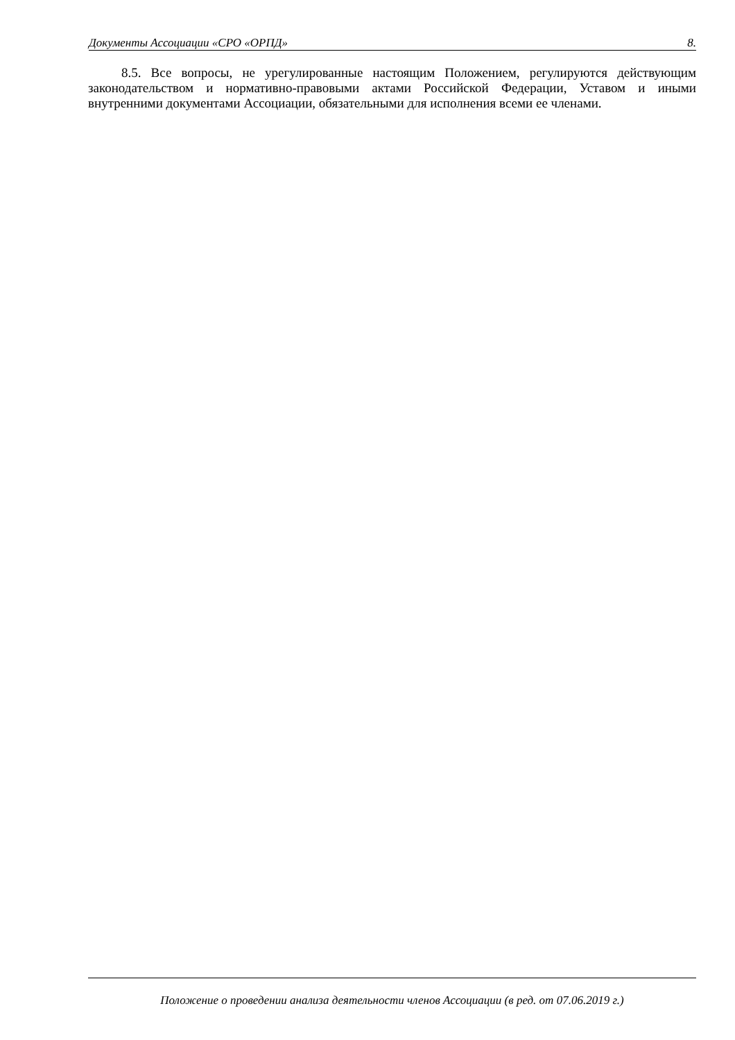Документы Ассоциации «СРО «ОРПД» 8.
8.5. Все вопросы, не урегулированные настоящим Положением, регулируются действующим законодательством и нормативно-правовыми актами Российской Федерации, Уставом и иными внутренними документами Ассоциации, обязательными для исполнения всеми ее членами.
Положение о проведении анализа деятельности членов Ассоциации (в ред. от 07.06.2019 г.)